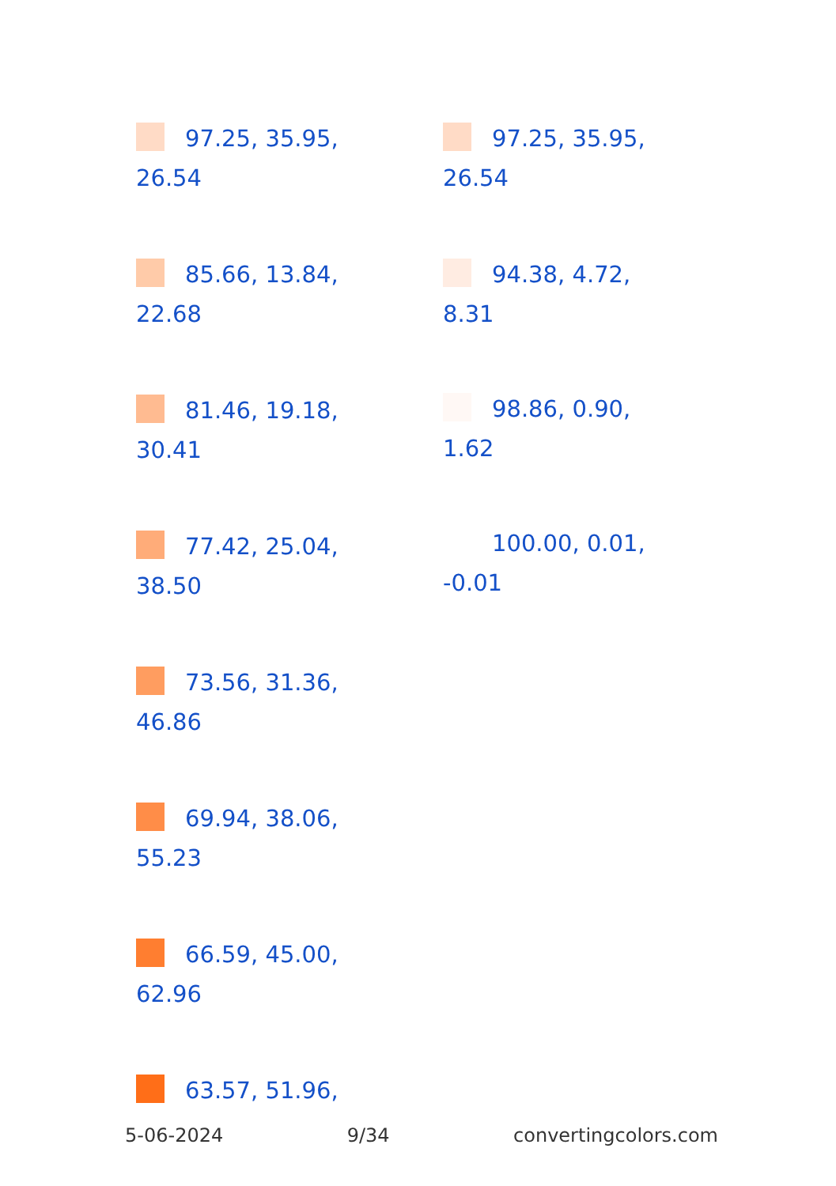97.25, 35.95, 26.54
85.66, 13.84, 22.68
81.46, 19.18, 30.41
77.42, 25.04, 38.50
73.56, 31.36, 46.86
69.94, 38.06, 55.23
66.59, 45.00, 62.96
63.57, 51.96,
97.25, 35.95, 26.54
94.38, 4.72, 8.31
98.86, 0.90, 1.62
100.00, 0.01, -0.01
5-06-2024 9/34 convertingcolors.com